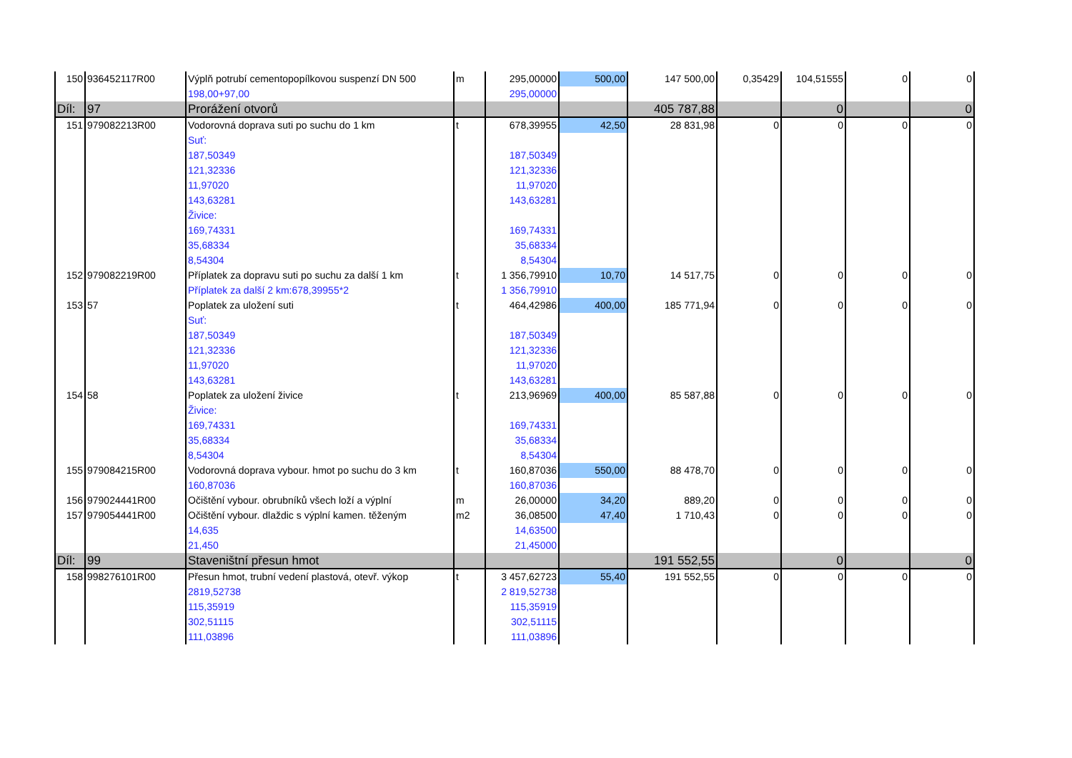| 150 | 936452117R00 | Výplň potrubí cementopopílkovou suspenzí DN 500 | m | 295,00000 | 500,00 | 147 500,00 | 0,35429 | 104,51555 | 0 | 0 |
| | | 198,00+97,00 | | 295,00000 | | | | | | |
| Díl: | 97 | Prorážení otvorů | | | | 405 787,88 | | 0 | | 0 |
| 151 | 979082213R00 | Vodorovná doprava suti po suchu do 1 km | t | 678,39955 | 42,50 | 28 831,98 | 0 | 0 | 0 | 0 |
| | | Suť: | | | | | | | | |
| | | 187,50349 | | 187,50349 | | | | | | |
| | | 121,32336 | | 121,32336 | | | | | | |
| | | 11,97020 | | 11,97020 | | | | | | |
| | | 143,63281 | | 143,63281 | | | | | | |
| | | Živice: | | | | | | | | |
| | | 169,74331 | | 169,74331 | | | | | | |
| | | 35,68334 | | 35,68334 | | | | | | |
| | | 8,54304 | | 8,54304 | | | | | | |
| 152 | 979082219R00 | Příplatek za dopravu suti po suchu za další 1 km | t | 1 356,79910 | 10,70 | 14 517,75 | 0 | 0 | 0 | 0 |
| | | Příplatek za další 2 km:678,39955*2 | | 1 356,79910 | | | | | | |
| 153 | 57 | Poplatek za uložení suti | t | 464,42986 | 400,00 | 185 771,94 | 0 | 0 | 0 | 0 |
| | | Suť: | | | | | | | | |
| | | 187,50349 | | 187,50349 | | | | | | |
| | | 121,32336 | | 121,32336 | | | | | | |
| | | 11,97020 | | 11,97020 | | | | | | |
| | | 143,63281 | | 143,63281 | | | | | | |
| 154 | 58 | Poplatek za uložení živice | t | 213,96969 | 400,00 | 85 587,88 | 0 | 0 | 0 | 0 |
| | | Živice: | | | | | | | | |
| | | 169,74331 | | 169,74331 | | | | | | |
| | | 35,68334 | | 35,68334 | | | | | | |
| | | 8,54304 | | 8,54304 | | | | | | |
| 155 | 979084215R00 | Vodorovná doprava vybour. hmot po suchu do 3 km | t | 160,87036 | 550,00 | 88 478,70 | 0 | 0 | 0 | 0 |
| | | 160,87036 | | 160,87036 | | | | | | |
| 156 | 979024441R00 | Očištění vybour. obrubníků všech loží a výplní | m | 26,00000 | 34,20 | 889,20 | 0 | 0 | 0 | 0 |
| 157 | 979054441R00 | Očištění vybour. dlaždic s výplní kamen. těženým | m2 | 36,08500 | 47,40 | 1 710,43 | 0 | 0 | 0 | 0 |
| | | 14,635 | | 14,63500 | | | | | | |
| | | 21,450 | | 21,45000 | | | | | | |
| Díl: | 99 | Staveništní přesun hmot | | | | 191 552,55 | | 0 | | 0 |
| 158 | 998276101R00 | Přesun hmot, trubní vedení plastová, otevř. výkop | t | 3 457,62723 | 55,40 | 191 552,55 | 0 | 0 | 0 | 0 |
| | | 2819,52738 | | 2 819,52738 | | | | | | |
| | | 115,35919 | | 115,35919 | | | | | | |
| | | 302,51115 | | 302,51115 | | | | | | |
| | | 111,03896 | | 111,03896 | | | | | | |